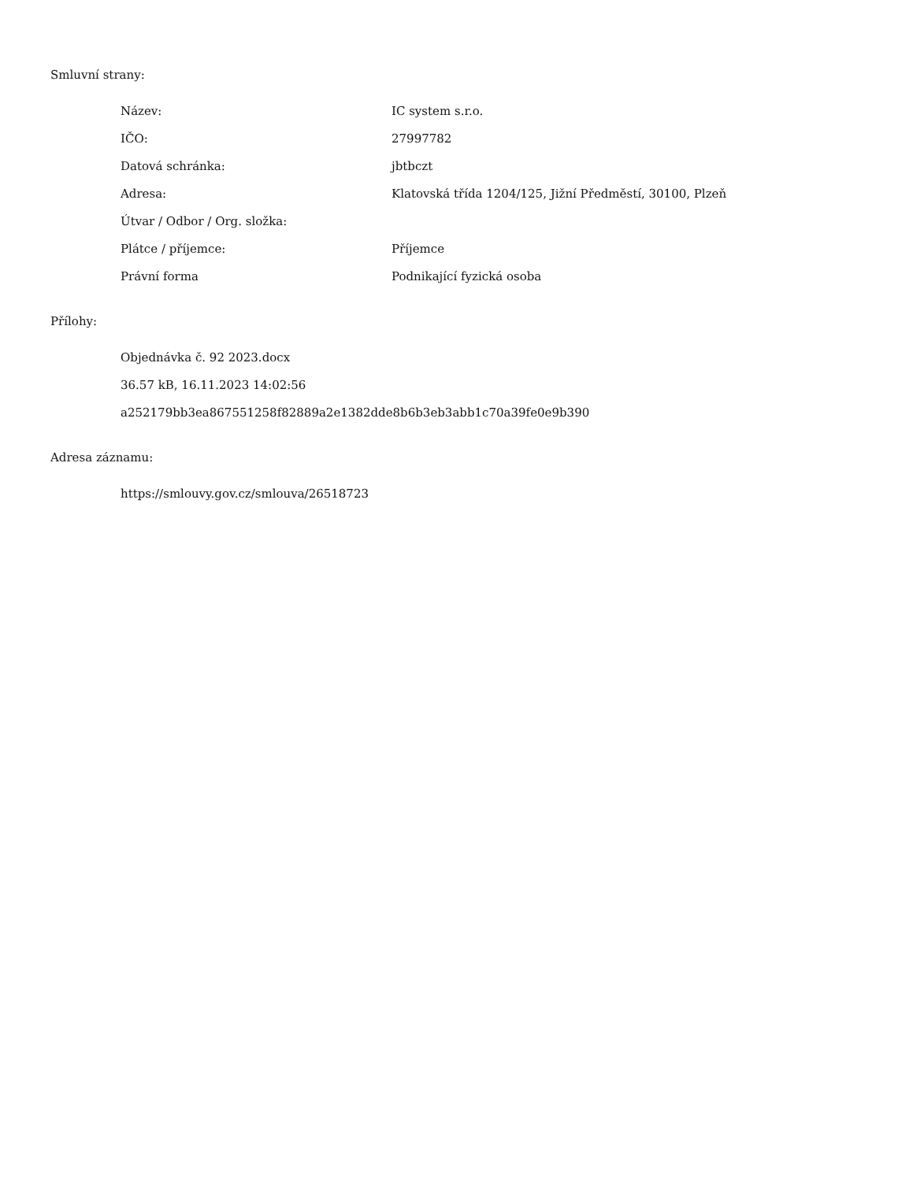Smluvní strany:
| Název: | IC system s.r.o. |
| IČO: | 27997782 |
| Datová schránka: | jbtbczt |
| Adresa: | Klatovská třída 1204/125, Jižní Předměstí, 30100, Plzeň |
| Útvar / Odbor / Org. složka: | |
| Plátce / příjemce: | Příjemce |
| Právní forma | Podnikající fyzická osoba |
Přílohy:
Objednávka č. 92 2023.docx
36.57 kB, 16.11.2023 14:02:56
a252179bb3ea867551258f82889a2e1382dde8b6b3eb3abb1c70a39fe0e9b390
Adresa záznamu:
https://smlouvy.gov.cz/smlouva/26518723